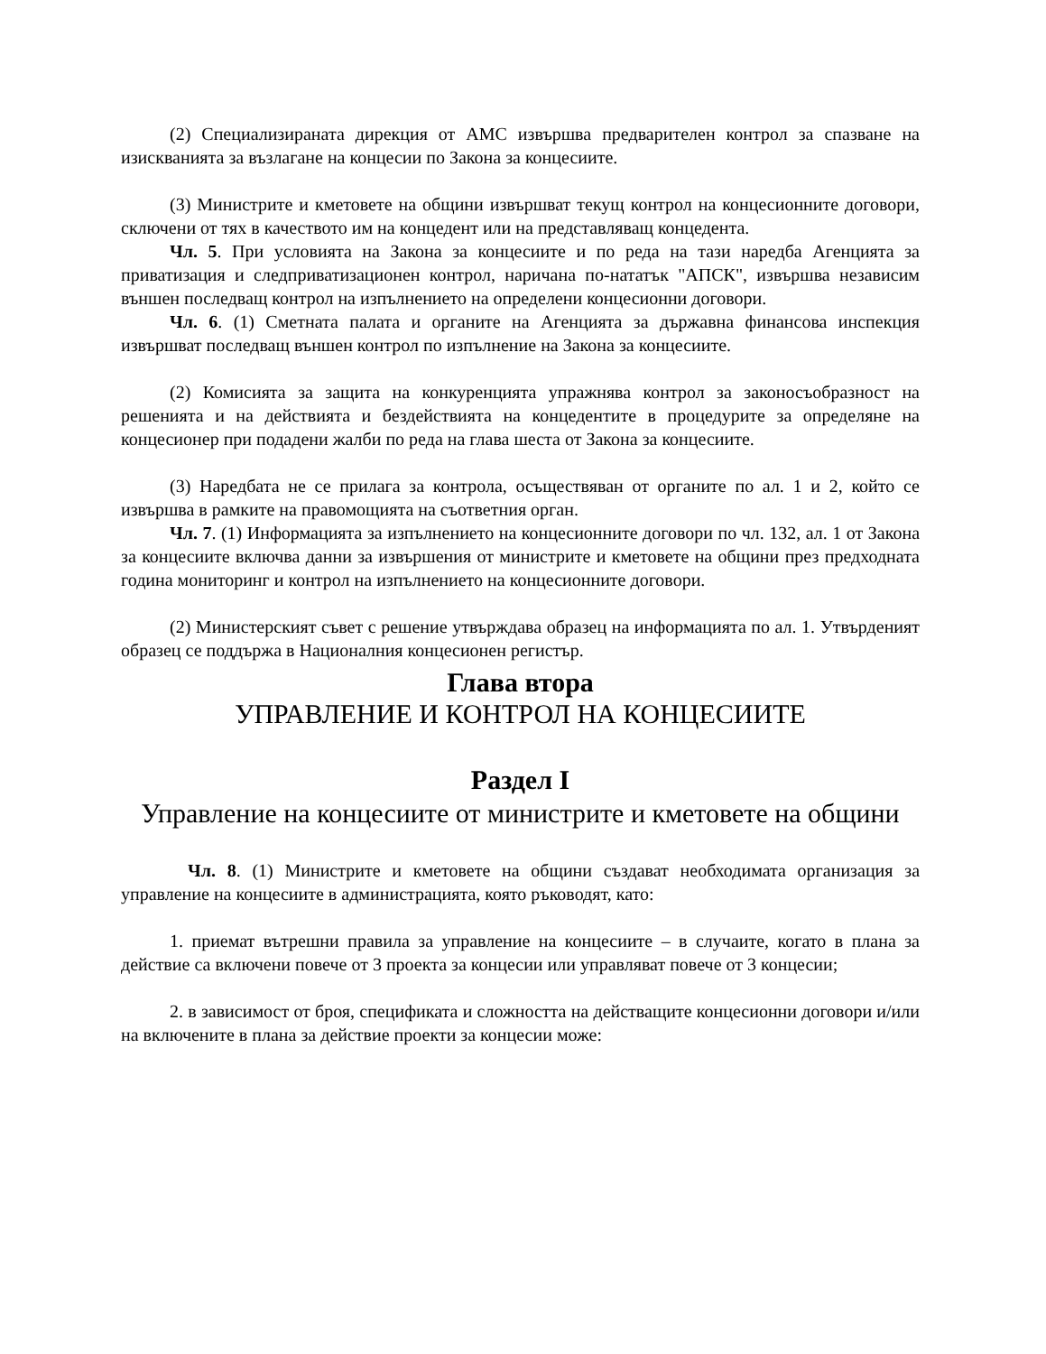(2) Специализираната дирекция от АМС извършва предварителен контрол за спазване на изискванията за възлагане на концесии по Закона за концесиите.
(3) Министрите и кметовете на общини извършват текущ контрол на концесионните договори, сключени от тях в качеството им на концедент или на представляващ концедента.
Чл. 5. При условията на Закона за концесиите и по реда на тази наредба Агенцията за приватизация и следприватизационен контрол, наричана по-нататък "АПСК", извършва независим външен последващ контрол на изпълнението на определени концесионни договори.
Чл. 6. (1) Сметната палата и органите на Агенцията за държавна финансова инспекция извършват последващ външен контрол по изпълнение на Закона за концесиите.
(2) Комисията за защита на конкуренцията упражнява контрол за законосъобразност на решенията и на действията и бездействията на концедентите в процедурите за определяне на концесионер при подадени жалби по реда на глава шеста от Закона за концесиите.
(3) Наредбата не се прилага за контрола, осъществяван от органите по ал. 1 и 2, който се извършва в рамките на правомощията на съответния орган.
Чл. 7. (1) Информацията за изпълнението на концесионните договори по чл. 132, ал. 1 от Закона за концесиите включва данни за извършения от министрите и кметовете на общини през предходната година мониторинг и контрол на изпълнението на концесионните договори.
(2) Министерският съвет с решение утвърждава образец на информацията по ал. 1. Утвърденият образец се поддържа в Националния концесионен регистър.
Глава втора
УПРАВЛЕНИЕ И КОНТРОЛ НА КОНЦЕСИИТЕ
Раздел I
Управление на концесиите от министрите и кметовете на общини
Чл. 8. (1) Министрите и кметовете на общини създават необходимата организация за управление на концесиите в администрацията, която ръководят, като:
1. приемат вътрешни правила за управление на концесиите – в случаите, когато в плана за действие са включени повече от 3 проекта за концесии или управляват повече от 3 концесии;
2. в зависимост от броя, спецификата и сложността на действащите концесионни договори и/или на включените в плана за действие проекти за концесии може: